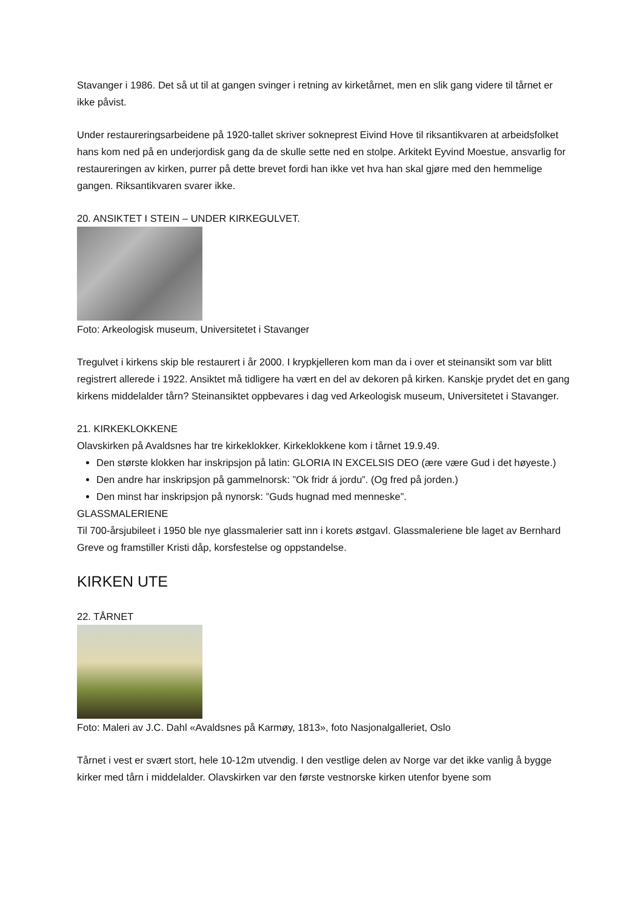Stavanger i 1986. Det så ut til at gangen svinger i retning av kirketårnet, men en slik gang videre til tårnet er ikke påvist.
Under restaureringsarbeidene på 1920-tallet skriver sokneprest Eivind Hove til riksantikvaren at arbeidsfolket hans kom ned på en underjordisk gang da de skulle sette ned en stolpe. Arkitekt Eyvind Moestue, ansvarlig for restaureringen av kirken, purrer på dette brevet fordi han ikke vet hva han skal gjøre med den hemmelige gangen. Riksantikvaren svarer ikke.
20. ANSIKTET I STEIN – UNDER KIRKEGULVET.
Foto: Arkeologisk museum, Universitetet i Stavanger
Tregulvet i kirkens skip ble restaurert i år 2000. I krypkjelleren kom man da i over et steinansikt som var blitt registrert allerede i 1922. Ansiktet må tidligere ha vært en del av dekoren på kirken. Kanskje prydet det en gang kirkens middelalder tårn? Steinansiktet oppbevares i dag ved Arkeologisk museum, Universitetet i Stavanger.
21. KIRKEKLOKKENE
Olavskirken på Avaldsnes har tre kirkeklokker. Kirkeklokkene kom i tårnet 19.9.49.
Den største klokken har inskripsjon på latin: GLORIA IN EXCELSIS DEO (ære være Gud i det høyeste.)
Den andre har inskripsjon på gammelnorsk: ”Ok fridr á jordu”. (Og fred på jorden.)
Den minst har inskripsjon på nynorsk: ”Guds hugnad med menneske”.
GLASSMALERIENE
Til 700-årsjubileet i 1950 ble nye glassmalerier satt inn i korets østgavl. Glassmaleriene ble laget av Bernhard Greve og framstiller Kristi dåp, korsfestelse og oppstandelse.
KIRKEN UTE
22. TÅRNET
Foto: Maleri av J.C. Dahl «Avaldsnes på Karmøy, 1813», foto Nasjonalgalleriet, Oslo
Tårnet i vest er svært stort, hele 10-12m utvendig. I den vestlige delen av Norge var det ikke vanlig å bygge kirker med tårn i middelalder. Olavskirken var den første vestnorske kirken utenfor byene som